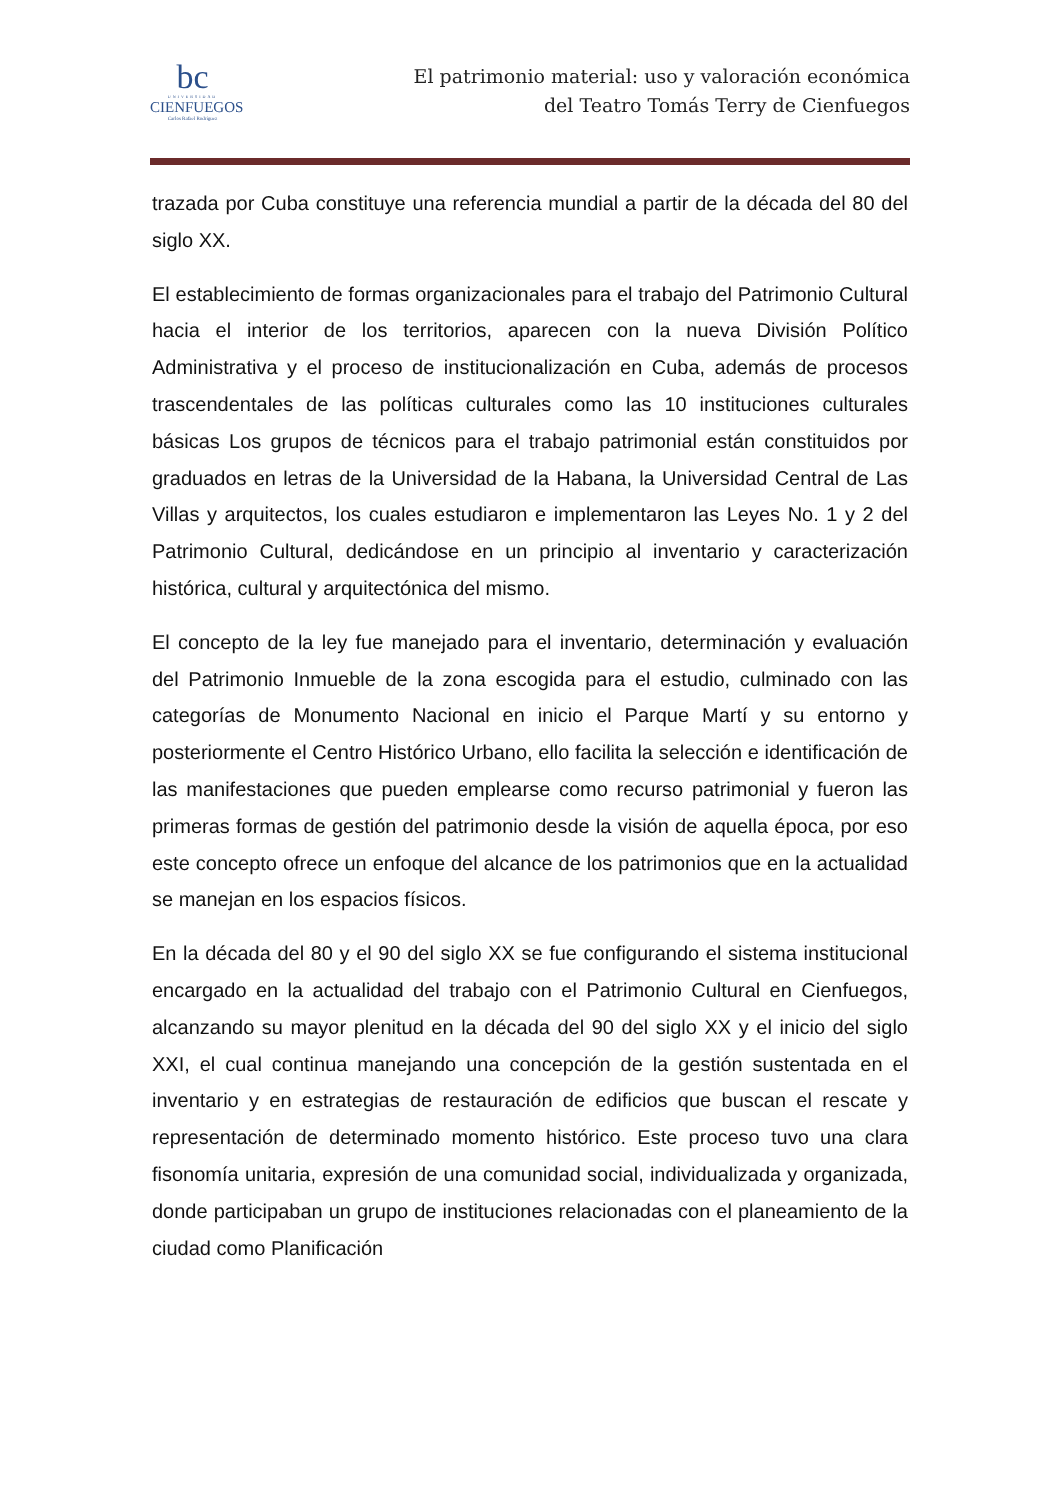bc
UNIVERSIDAD
CIENFUEGOS
Carlos Rafael Rodríguez
El patrimonio material: uso y valoración económica
del Teatro Tomás Terry de Cienfuegos
trazada por Cuba constituye una referencia mundial a partir de la década del 80 del siglo XX.
El establecimiento de formas organizacionales para el trabajo del Patrimonio Cultural hacia el interior de los territorios, aparecen con la nueva División Político Administrativa y el proceso de institucionalización en Cuba, además de procesos trascendentales de las políticas culturales como las 10 instituciones culturales básicas Los grupos de técnicos para el trabajo patrimonial están constituidos por graduados en letras de la Universidad de la Habana, la Universidad Central de Las Villas y arquitectos, los cuales estudiaron e implementaron las Leyes No. 1 y 2 del Patrimonio Cultural, dedicándose en un principio al inventario y caracterización histórica, cultural y arquitectónica del mismo.
El concepto de la ley fue manejado para el inventario, determinación y evaluación del Patrimonio Inmueble de la zona escogida para el estudio, culminado con las categorías de Monumento Nacional en inicio el Parque Martí y su entorno y posteriormente el Centro Histórico Urbano, ello facilita la selección e identificación de las manifestaciones que pueden emplearse como recurso patrimonial y fueron las primeras formas de gestión del patrimonio desde la visión de aquella época, por eso este concepto ofrece un enfoque del alcance de los patrimonios que en la actualidad se manejan en los espacios físicos.
En la década del 80 y el 90 del siglo XX se fue configurando el sistema institucional encargado en la actualidad del trabajo con el Patrimonio Cultural en Cienfuegos, alcanzando su mayor plenitud en la década del 90 del siglo XX y el inicio del siglo XXI, el cual continua manejando una concepción de la gestión sustentada en el inventario y en estrategias de restauración de edificios que buscan el rescate y representación de determinado momento histórico. Este proceso tuvo una clara fisonomía unitaria, expresión de una comunidad social, individualizada y organizada, donde participaban un grupo de instituciones relacionadas con el planeamiento de la ciudad como Planificación